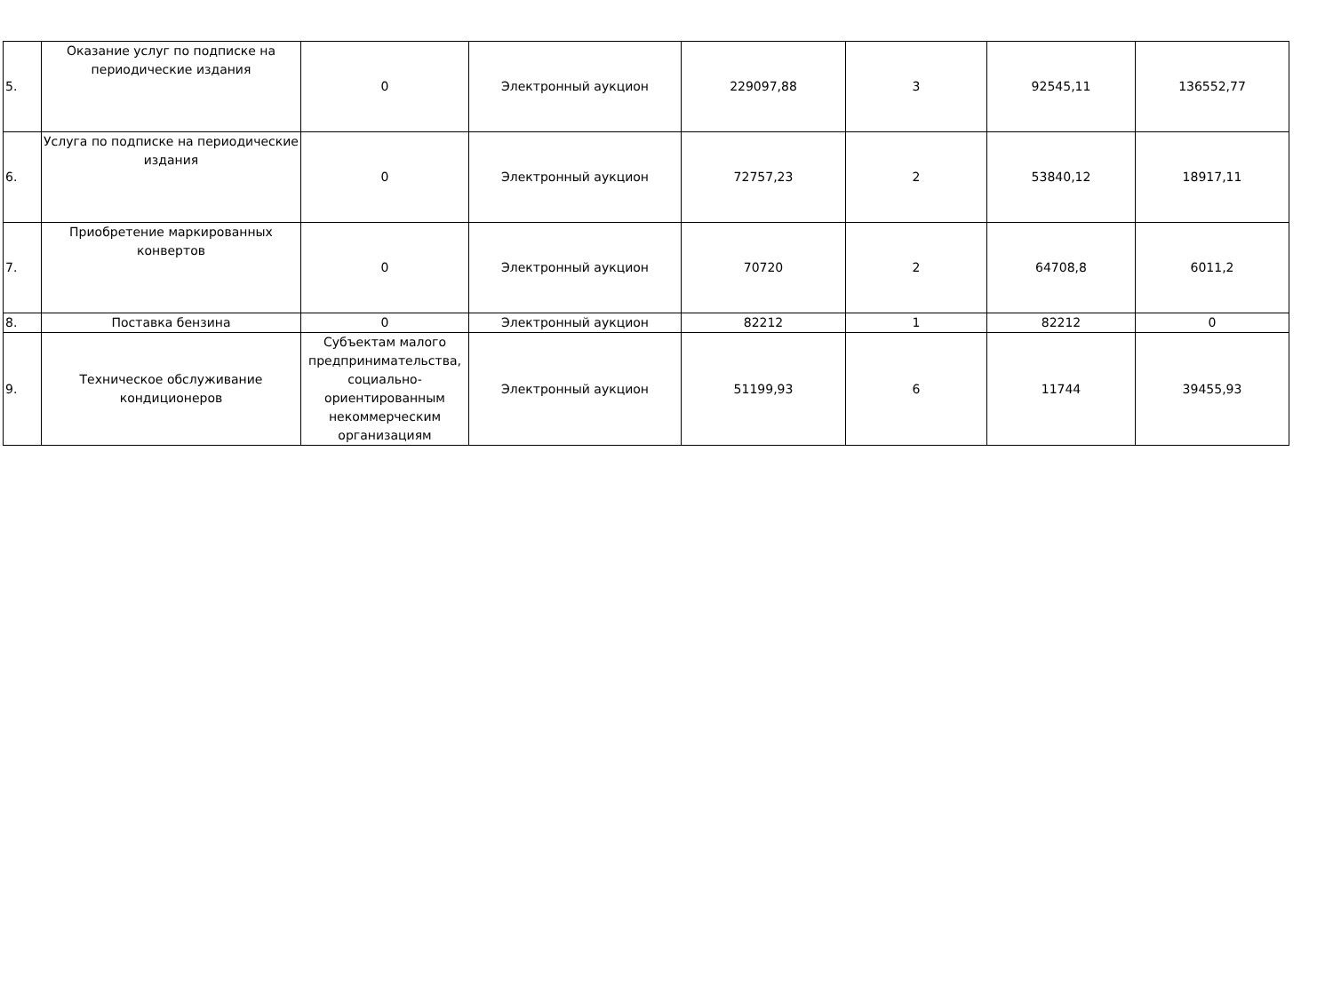| 5. | Оказание услуг по подписке на периодические издания | 0 | Электронный аукцион | 229097,88 | 3 | 92545,11 | 136552,77 |
| 6. | Услуга по подписке на периодические издания | 0 | Электронный аукцион | 72757,23 | 2 | 53840,12 | 18917,11 |
| 7. | Приобретение маркированных конвертов | 0 | Электронный аукцион | 70720 | 2 | 64708,8 | 6011,2 |
| 8. | Поставка бензина | 0 | Электронный аукцион | 82212 | 1 | 82212 | 0 |
| 9. | Техническое обслуживание кондиционеров | Субъектам малого предпринимательства, социально-ориентированным некоммерческим организациям | Электронный аукцион | 51199,93 | 6 | 11744 | 39455,93 |